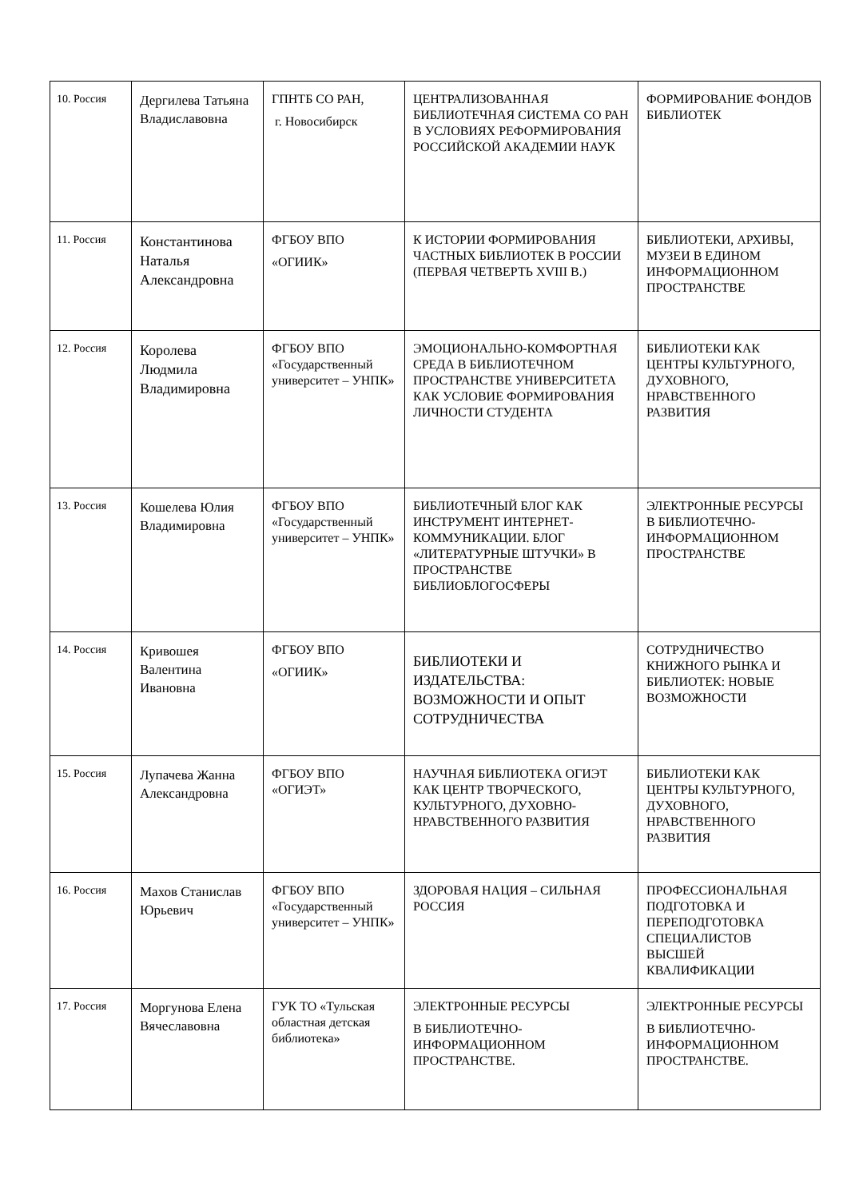| 10. Россия | Дергилева Татьяна Владиславовна | ГПНТБ СО РАН, г. Новосибирск | ЦЕНТРАЛИЗОВАННАЯ БИБЛИОТЕЧНАЯ СИСТЕМА СО РАН В УСЛОВИЯХ РЕФОРМИРОВАНИЯ РОССИЙСКОЙ АКАДЕМИИ НАУК | ФОРМИРОВАНИЕ ФОНДОВ БИБЛИОТЕК |
| 11. Россия | Константинова Наталья Александровна | ФГБОУ ВПО «ОГИИК» | К ИСТОРИИ ФОРМИРОВАНИЯ ЧАСТНЫХ БИБЛИОТЕК В РОССИИ (ПЕРВАЯ ЧЕТВЕРТЬ XVIII В.) | БИБЛИОТЕКИ, АРХИВЫ, МУЗЕИ В ЕДИНОМ ИНФОРМАЦИОННОМ ПРОСТРАНСТВЕ |
| 12. Россия | Королева Людмила Владимировна | ФГБОУ ВПО «Государственный университет – УНПК» | ЭМОЦИОНАЛЬНО-КОМФОРТНАЯ СРЕДА В БИБЛИОТЕЧНОМ ПРОСТРАНСТВЕ УНИВЕРСИТЕТА КАК УСЛОВИЕ ФОРМИРОВАНИЯ ЛИЧНОСТИ СТУДЕНТА | БИБЛИОТЕКИ КАК ЦЕНТРЫ КУЛЬТУРНОГО, ДУХОВНОГО, НРАВСТВЕННОГО РАЗВИТИЯ |
| 13. Россия | Кошелева Юлия Владимировна | ФГБОУ ВПО «Государственный университет – УНПК» | БИБЛИОТЕЧНЫЙ БЛОГ КАК ИНСТРУМЕНТ ИНТЕРНЕТ-КОММУНИКАЦИИ. БЛОГ «ЛИТЕРАТУРНЫЕ ШТУЧКИ» В ПРОСТРАНСТВЕ БИБЛИОБЛОГОСФЕРЫ | ЭЛЕКТРОННЫЕ РЕСУРСЫ В БИБЛИОТЕЧНО-ИНФОРМАЦИОННОМ ПРОСТРАНСТВЕ |
| 14. Россия | Кривошея Валентина Ивановна | ФГБОУ ВПО «ОГИИК» | БИБЛИОТЕКИ И ИЗДАТЕЛЬСТВА: ВОЗМОЖНОСТИ И ОПЫТ СОТРУДНИЧЕСТВА | СОТРУДНИЧЕСТВО КНИЖНОГО РЫНКА И БИБЛИОТЕК: НОВЫЕ ВОЗМОЖНОСТИ |
| 15. Россия | Лупачева Жанна Александровна | ФГБОУ ВПО «ОГИЭТ» | НАУЧНАЯ БИБЛИОТЕКА ОГИЭТ КАК ЦЕНТР ТВОРЧЕСКОГО, КУЛЬТУРНОГО, ДУХОВНО-НРАВСТВЕННОГО РАЗВИТИЯ | БИБЛИОТЕКИ КАК ЦЕНТРЫ КУЛЬТУРНОГО, ДУХОВНОГО, НРАВСТВЕННОГО РАЗВИТИЯ |
| 16. Россия | Махов Станислав Юрьевич | ФГБОУ ВПО «Государственный университет – УНПК» | ЗДОРОВАЯ НАЦИЯ – СИЛЬНАЯ РОССИЯ | ПРОФЕССИОНАЛЬНАЯ ПОДГОТОВКА И ПЕРЕПОДГОТОВКА СПЕЦИАЛИСТОВ ВЫСШЕЙ КВАЛИФИКАЦИИ |
| 17. Россия | Моргунова Елена Вячеславовна | ГУК ТО «Тульская областная детская библиотека» | ЭЛЕКТРОННЫЕ РЕСУРСЫ В БИБЛИОТЕЧНО-ИНФОРМАЦИОННОМ ПРОСТРАНСТВЕ. | ЭЛЕКТРОННЫЕ РЕСУРСЫ В БИБЛИОТЕЧНО-ИНФОРМАЦИОННОМ ПРОСТРАНСТВЕ. |